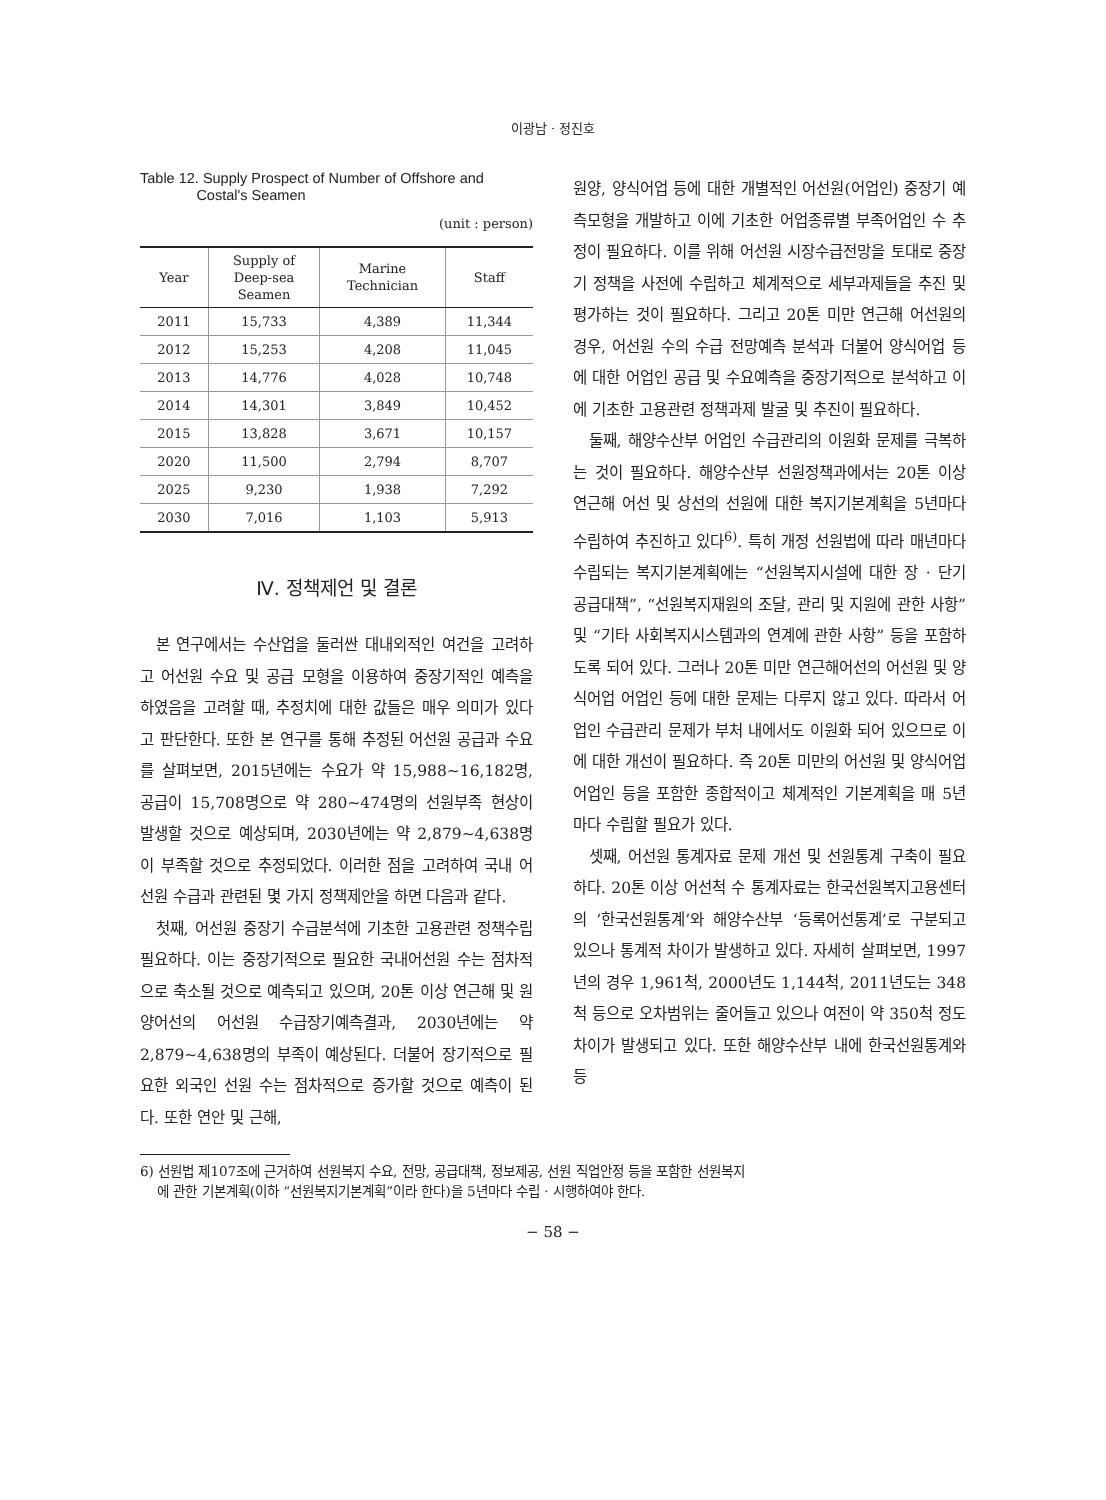이광남 · 정진호
Table 12. Supply Prospect of Number of Offshore and
Costal's Seamen
(unit : person)
| Year | Supply of Deep-sea Seamen | Marine Technician | Staff |
| --- | --- | --- | --- |
| 2011 | 15,733 | 4,389 | 11,344 |
| 2012 | 15,253 | 4,208 | 11,045 |
| 2013 | 14,776 | 4,028 | 10,748 |
| 2014 | 14,301 | 3,849 | 10,452 |
| 2015 | 13,828 | 3,671 | 10,157 |
| 2020 | 11,500 | 2,794 | 8,707 |
| 2025 | 9,230 | 1,938 | 7,292 |
| 2030 | 7,016 | 1,103 | 5,913 |
Ⅳ. 정책제언 및 결론
본 연구에서는 수산업을 둘러싼 대내외적인 여건을 고려하고 어선원 수요 및 공급 모형을 이용하여 중장기적인 예측을 하였음을 고려할 때, 추정치에 대한 값들은 매우 의미가 있다고 판단한다. 또한 본 연구를 통해 추정된 어선원 공급과 수요를 살펴보면, 2015년에는 수요가 약 15,988∼16,182명, 공급이 15,708명으로 약 280∼474명의 선원부족 현상이 발생할 것으로 예상되며, 2030년에는 약 2,879∼4,638명이 부족할 것으로 추정되었다. 이러한 점을 고려하여 국내 어선원 수급과 관련된 몇 가지 정책제안을 하면 다음과 같다.
첫째, 어선원 중장기 수급분석에 기초한 고용관련 정책수립 필요하다. 이는 중장기적으로 필요한 국내어선원 수는 점차적으로 축소될 것으로 예측되고 있으며, 20톤 이상 연근해 및 원양어선의 어선원 수급장기예측결과, 2030년에는 약 2,879∼4,638명의 부족이 예상된다. 더불어 장기적으로 필요한 외국인 선원 수는 점차적으로 증가할 것으로 예측이 된다. 또한 연안 및 근해,
원양, 양식어업 등에 대한 개별적인 어선원(어업인) 중장기 예측모형을 개발하고 이에 기초한 어업종류별 부족어업인 수 추정이 필요하다. 이를 위해 어선원 시장수급전망을 토대로 중장기 정책을 사전에 수립하고 체계적으로 세부과제들을 추진 및 평가하는 것이 필요하다. 그리고 20톤 미만 연근해 어선원의 경우, 어선원 수의 수급 전망예측 분석과 더불어 양식어업 등에 대한 어업인 공급 및 수요예측을 중장기적으로 분석하고 이에 기초한 고용관련 정책과제 발굴 및 추진이 필요하다.
둘째, 해양수산부 어업인 수급관리의 이원화 문제를 극복하는 것이 필요하다. 해양수산부 선원정책과에서는 20톤 이상 연근해 어선 및 상선의 선원에 대한 복지기본계획을 5년마다 수립하여 추진하고 있다<sup>6)</sup>. 특히 개정 선원법에 따라 매년마다 수립되는 복지기본계획에는 “선원복지시설에 대한 장 · 단기 공급대책”, “선원복지재원의 조달, 관리 및 지원에 관한 사항” 및 “기타 사회복지시스템과의 연계에 관한 사항” 등을 포함하도록 되어 있다. 그러나 20톤 미만 연근해어선의 어선원 및 양식어업 어업인 등에 대한 문제는 다루지 않고 있다. 따라서 어업인 수급관리 문제가 부처 내에서도 이원화 되어 있으므로 이에 대한 개선이 필요하다. 즉 20톤 미만의 어선원 및 양식어업 어업인 등을 포함한 종합적이고 체계적인 기본계획을 매 5년마다 수립할 필요가 있다.
셋째, 어선원 통계자료 문제 개선 및 선원통계 구축이 필요하다. 20톤 이상 어선척 수 통계자료는 한국선원복지고용센터의 ‘한국선원통계’와 해양수산부 ‘등록어선통계’로 구분되고 있으나 통계적 차이가 발생하고 있다. 자세히 살펴보면, 1997년의 경우 1,961척, 2000년도 1,144척, 2011년도는 348척 등으로 오차범위는 줄어들고 있으나 여전이 약 350척 정도 차이가 발생되고 있다. 또한 해양수산부 내에 한국선원통계와 등
6) 선원법 제107조에 근거하여 선원복지 수요, 전망, 공급대책, 정보제공, 선원 직업안정 등을 포함한 선원복지
에 관한 기본계획(이하 “선원복지기본계획”이라 한다)을 5년마다 수립 · 시행하여야 한다.
− 58 −